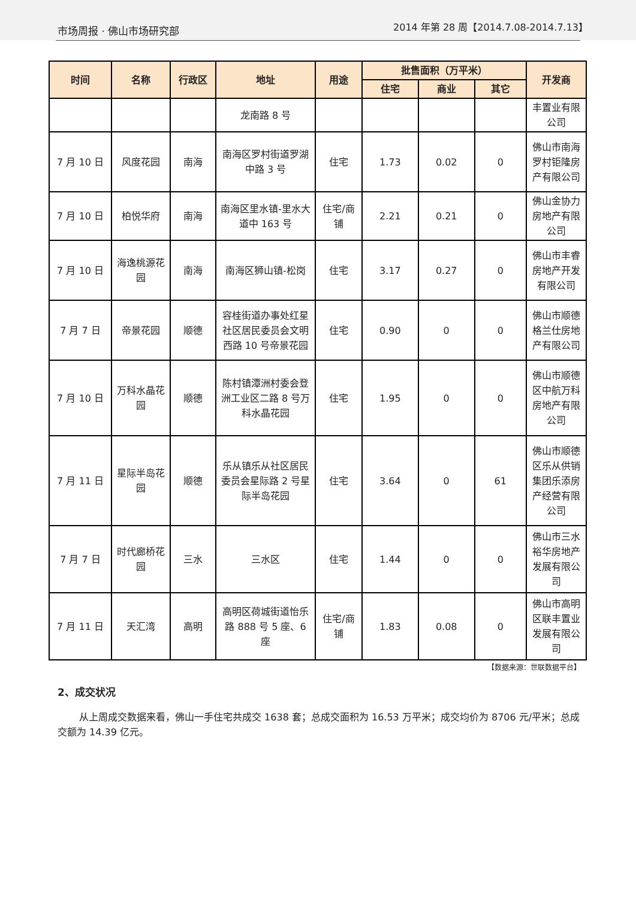市场周报 · 佛山市场研究部 2014 年第 28 周【2014.7.08-2014.7.13】
| 时间 | 名称 | 行政区 | 地址 | 用途 | 批售面积（万平米） | | | 开发商 |
| --- | --- | --- | --- | --- | --- | --- | --- | --- |
| | | | | | 住宅 | 商业 | 其它 | |
| | | | 龙南路 8 号 | | | | | 丰置业有限公司 |
| 7 月 10 日 | 风度花园 | 南海 | 南海区罗村街道罗湖中路 3 号 | 住宅 | 1.73 | 0.02 | 0 | 佛山市南海罗村钜隆房产有限公司 |
| 7 月 10 日 | 柏悦华府 | 南海 | 南海区里水镇-里水大道中 163 号 | 住宅/商铺 | 2.21 | 0.21 | 0 | 佛山金协力房地产有限公司 |
| 7 月 10 日 | 海逸桃源花园 | 南海 | 南海区狮山镇-松岗 | 住宅 | 3.17 | 0.27 | 0 | 佛山市丰睿房地产开发有限公司 |
| 7 月 7 日 | 帝景花园 | 顺德 | 容桂街道办事处红星社区居民委员会文明西路 10 号帝景花园 | 住宅 | 0.90 | 0 | 0 | 佛山市顺德格兰仕房地产有限公司 |
| 7 月 10 日 | 万科水晶花园 | 顺德 | 陈村镇潭洲村委会登洲工业区二路 8 号万科水晶花园 | 住宅 | 1.95 | 0 | 0 | 佛山市顺德区中航万科房地产有限公司 |
| 7 月 11 日 | 星际半岛花园 | 顺德 | 乐从镇乐从社区居民委员会星际路 2 号星际半岛花园 | 住宅 | 3.64 | 0 | 61 | 佛山市顺德区乐从供销集团乐添房产经营有限公司 |
| 7 月 7 日 | 时代廊桥花园 | 三水 | 三水区 | 住宅 | 1.44 | 0 | 0 | 佛山市三水裕华房地产发展有限公司 |
| 7 月 11 日 | 天汇湾 | 高明 | 高明区荷城街道怡乐路 888 号 5 座、6 座 | 住宅/商铺 | 1.83 | 0.08 | 0 | 佛山市高明区联丰置业发展有限公司 |
【数据来源：世联数据平台】
2、成交状况
从上周成交数据来看，佛山一手住宅共成交 1638 套；总成交面积为 16.53 万平米；成交均价为 8706 元/平米；总成交额为 14.39 亿元。